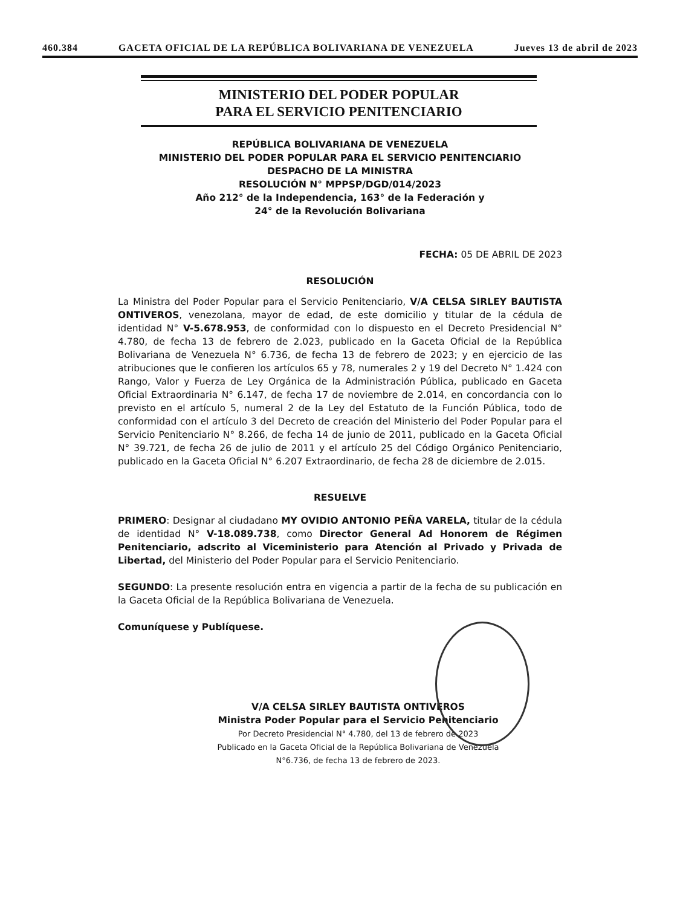460.384 GACETA OFICIAL DE LA REPÚBLICA BOLIVARIANA DE VENEZUELA Jueves 13 de abril de 2023
MINISTERIO DEL PODER POPULAR
PARA EL SERVICIO PENITENCIARIO
REPÚBLICA BOLIVARIANA DE VENEZUELA
MINISTERIO DEL PODER POPULAR PARA EL SERVICIO PENITENCIARIO
DESPACHO DE LA MINISTRA
RESOLUCIÓN N° MPPSP/DGD/014/2023
Año 212° de la Independencia, 163° de la Federación y
24° de la Revolución Bolivariana
FECHA: 05 DE ABRIL DE 2023
RESOLUCIÓN
La Ministra del Poder Popular para el Servicio Penitenciario, V/A CELSA SIRLEY BAUTISTA ONTIVEROS, venezolana, mayor de edad, de este domicilio y titular de la cédula de identidad N° V-5.678.953, de conformidad con lo dispuesto en el Decreto Presidencial N° 4.780, de fecha 13 de febrero de 2.023, publicado en la Gaceta Oficial de la República Bolivariana de Venezuela N° 6.736, de fecha 13 de febrero de 2023; y en ejercicio de las atribuciones que le confieren los artículos 65 y 78, numerales 2 y 19 del Decreto N° 1.424 con Rango, Valor y Fuerza de Ley Orgánica de la Administración Pública, publicado en Gaceta Oficial Extraordinaria N° 6.147, de fecha 17 de noviembre de 2.014, en concordancia con lo previsto en el artículo 5, numeral 2 de la Ley del Estatuto de la Función Pública, todo de conformidad con el artículo 3 del Decreto de creación del Ministerio del Poder Popular para el Servicio Penitenciario N° 8.266, de fecha 14 de junio de 2011, publicado en la Gaceta Oficial N° 39.721, de fecha 26 de julio de 2011 y el artículo 25 del Código Orgánico Penitenciario, publicado en la Gaceta Oficial N° 6.207 Extraordinario, de fecha 28 de diciembre de 2.015.
RESUELVE
PRIMERO: Designar al ciudadano MY OVIDIO ANTONIO PEÑA VARELA, titular de la cédula de identidad N° V-18.089.738, como Director General Ad Honorem de Régimen Penitenciario, adscrito al Viceministerio para Atención al Privado y Privada de Libertad, del Ministerio del Poder Popular para el Servicio Penitenciario.
SEGUNDO: La presente resolución entra en vigencia a partir de la fecha de su publicación en la Gaceta Oficial de la República Bolivariana de Venezuela.
Comuníquese y Publíquese.
V/A CELSA SIRLEY BAUTISTA ONTIVEROS
Ministra Poder Popular para el Servicio Penitenciario
Por Decreto Presidencial N° 4.780, del 13 de febrero de 2023
Publicado en la Gaceta Oficial de la República Bolivariana de Venezuela
N°6.736, de fecha 13 de febrero de 2023.